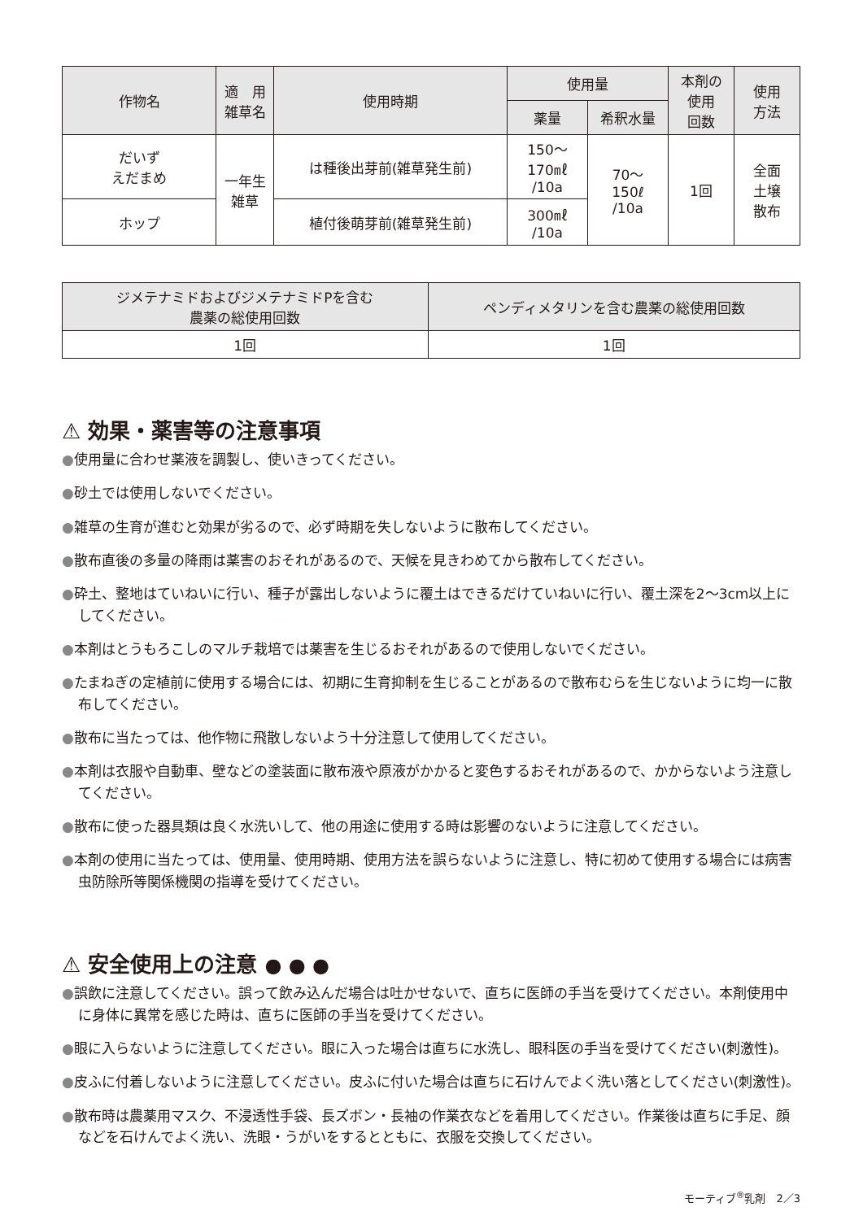| 作物名 | 適 用 雑草名 | 使用時期 | 使用量 | | 本剤の 使用 回数 | 使用 方法 |
| --- | --- | --- | --- | --- | --- | --- |
| | | | 薬量 | 希釈水量 | | |
| だいず えだまめ | 一年生 雑草 | は種後出芽前(雑草発生前) | 150～ 170㎖ /10a | 70～ 150ℓ /10a | 1回 | 全面 土壌 散布 |
| ホップ | | 植付後萌芽前(雑草発生前) | 300㎖ /10a | | | |
| ジメテナミドおよびジメテナミドPを含む 農薬の総使用回数 | ペンディメタリンを含む農薬の総使用回数 |
| --- | --- |
| 1回 | 1回 |
⚠ 効果・薬害等の注意事項
●使用量に合わせ薬液を調製し、使いきってください。
●砂土では使用しないでください。
●雑草の生育が進むと効果が劣るので、必ず時期を失しないように散布してください。
●散布直後の多量の降雨は薬害のおそれがあるので、天候を見きわめてから散布してください。
●砕土、整地はていねいに行い、種子が露出しないように覆土はできるだけていねいに行い、覆土深を2～3cm以上にしてください。
●本剤はとうもろこしのマルチ栽培では薬害を生じるおそれがあるので使用しないでください。
●たまねぎの定植前に使用する場合には、初期に生育抑制を生じることがあるので散布むらを生じないように均一に散布してください。
●散布に当たっては、他作物に飛散しないよう十分注意して使用してください。
●本剤は衣服や自動車、壁などの塗装面に散布液や原液がかかると変色するおそれがあるので、かからないよう注意してください。
●散布に使った器具類は良く水洗いして、他の用途に使用する時は影響のないように注意してください。
●本剤の使用に当たっては、使用量、使用時期、使用方法を誤らないように注意し、特に初めて使用する場合には病害虫防除所等関係機関の指導を受けてください。
⚠ 安全使用上の注意 ● ● ●
●誤飲に注意してください。誤って飲み込んだ場合は吐かせないで、直ちに医師の手当を受けてください。本剤使用中に身体に異常を感じた時は、直ちに医師の手当を受けてください。
●眼に入らないように注意してください。眼に入った場合は直ちに水洗し、眼科医の手当を受けてください(刺激性)。
●皮ふに付着しないように注意してください。皮ふに付いた場合は直ちに石けんでよく洗い落としてください(刺激性)。
●散布時は農薬用マスク、不浸透性手袋、長ズボン・長袖の作業衣などを着用してください。作業後は直ちに手足、顔などを石けんでよく洗い、洗眼・うがいをするとともに、衣服を交換してください。
モーティブ<sup>®</sup>乳剤　2／3